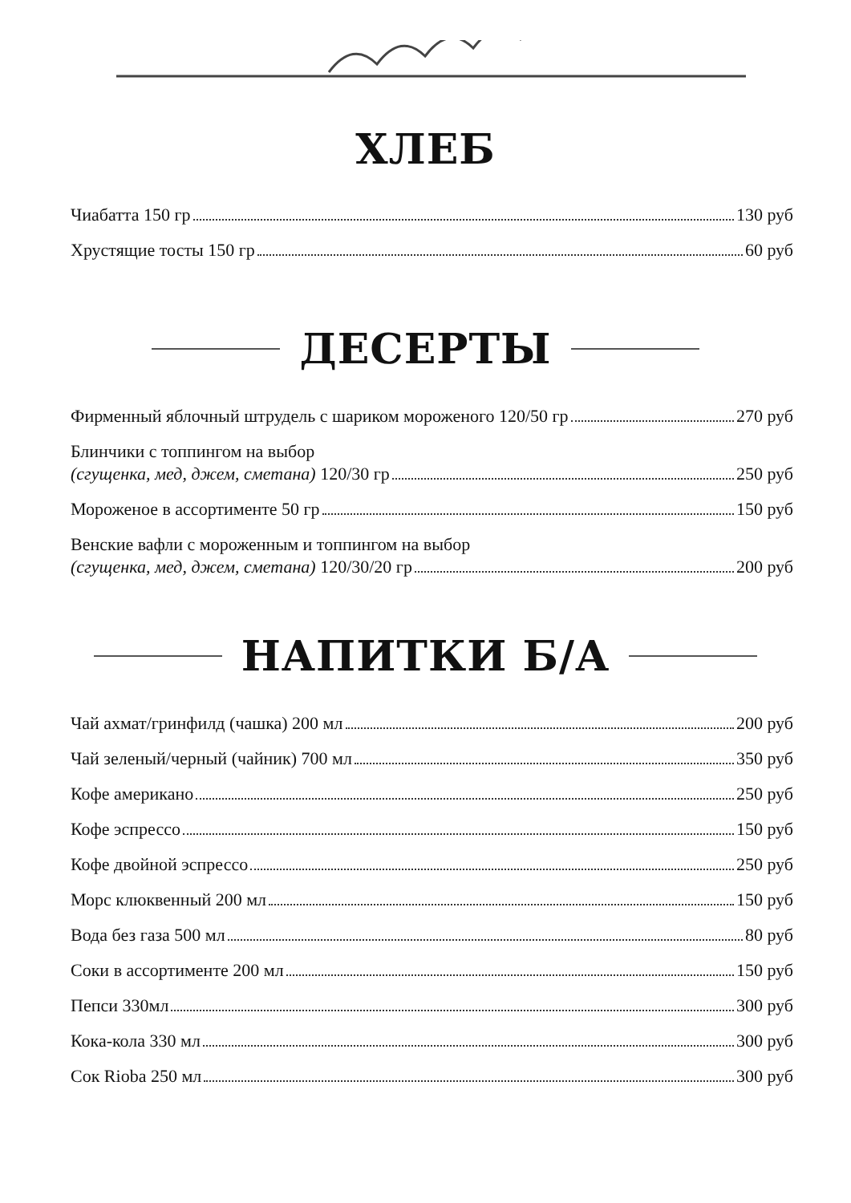ХЛЕБ
Чиабатта 150 гр 130 руб
Хрустящие тосты 150 гр 60 руб
ДЕСЕРТЫ
Фирменный яблочный штрудель с шариком мороженого 120/50 гр 270 руб
Блинчики с топпингом на выбор
(сгущенка, мед, джем, сметана) 120/30 гр 250 руб
Мороженое в ассортименте 50 гр 150 руб
Венские вафли с мороженным и топпингом на выбор
(сгущенка, мед, джем, сметана) 120/30/20 гр 200 руб
НАПИТКИ Б/А
Чай ахмат/гринфилд (чашка) 200 мл 200 руб
Чай зеленый/черный (чайник) 700 мл 350 руб
Кофе американо 250 руб
Кофе эспрессо 150 руб
Кофе двойной эспрессо 250 руб
Морс клюквенный 200 мл 150 руб
Вода без газа 500 мл 80 руб
Соки в ассортименте 200 мл 150 руб
Пепси 330мл 300 руб
Кока-кола 330 мл 300 руб
Сок Rioba 250 мл 300 руб